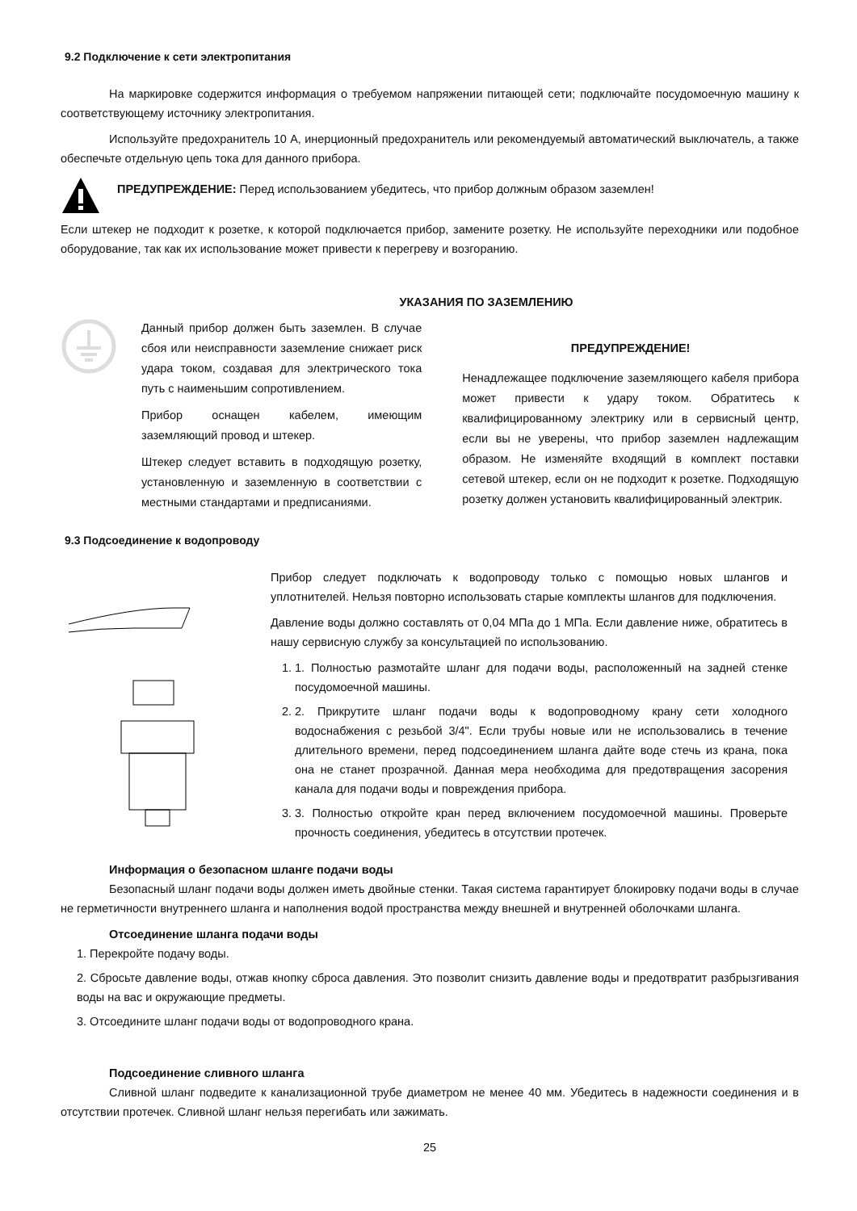9.2 Подключение к сети электропитания
На маркировке содержится информация о требуемом напряжении питающей сети; подключайте посудомоечную машину к соответствующему источнику электропитания.
Используйте предохранитель 10 А, инерционный предохранитель или рекомендуемый автоматический выключатель, а также обеспечьте отдельную цепь тока для данного прибора.
ПРЕДУПРЕЖДЕНИЕ: Перед использованием убедитесь, что прибор должным образом заземлен!
Если штекер не подходит к розетке, к которой подключается прибор, замените розетку. Не используйте переходники или подобное оборудование, так как их использование может привести к перегреву и возгоранию.
УКАЗАНИЯ ПО ЗАЗЕМЛЕНИЮ
Данный прибор должен быть заземлен. В случае сбоя или неисправности заземление снижает риск удара током, создавая для электрического тока путь с наименьшим сопротивлением.
Прибор оснащен кабелем, имеющим заземляющий провод и штекер.
Штекер следует вставить в подходящую розетку, установленную и заземленную в соответствии с местными стандартами и предписаниями.
ПРЕДУПРЕЖДЕНИЕ!
Ненадлежащее подключение заземляющего кабеля прибора может привести к удару током. Обратитесь к квалифицированному электрику или в сервисный центр, если вы не уверены, что прибор заземлен надлежащим образом. Не изменяйте входящий в комплект поставки сетевой штекер, если он не подходит к розетке. Подходящую розетку должен установить квалифицированный электрик.
9.3 Подсоединение к водопроводу
Прибор следует подключать к водопроводу только с помощью новых шлангов и уплотнителей. Нельзя повторно использовать старые комплекты шлангов для подключения.
Давление воды должно составлять от 0,04 МПа до 1 МПа. Если давление ниже, обратитесь в нашу сервисную службу за консультацией по использованию.
1. 1. Полностью размотайте шланг для подачи воды, расположенный на задней стенке посудомоечной машины.
2. 2. Прикрутите шланг подачи воды к водопроводному крану сети холодного водоснабжения с резьбой 3/4". Если трубы новые или не использовались в течение длительного времени, перед подсоединением шланга дайте воде стечь из крана, пока она не станет прозрачной. Данная мера необходима для предотвращения засорения канала для подачи воды и повреждения прибора.
3. 3. Полностью откройте кран перед включением посудомоечной машины. Проверьте прочность соединения, убедитесь в отсутствии протечек.
Информация о безопасном шланге подачи воды
Безопасный шланг подачи воды должен иметь двойные стенки. Такая система гарантирует блокировку подачи воды в случае не герметичности внутреннего шланга и наполнения водой пространства между внешней и внутренней оболочками шланга.
Отсоединение шланга подачи воды
1. Перекройте подачу воды.
2. Сбросьте давление воды, отжав кнопку сброса давления. Это позволит снизить давление воды и предотвратит разбрызгивания воды на вас и окружающие предметы.
3. Отсоедините шланг подачи воды от водопроводного крана.
Подсоединение сливного шланга
Сливной шланг подведите к канализационной трубе диаметром не менее 40 мм. Убедитесь в надежности соединения и в отсутствии протечек. Сливной шланг нельзя перегибать или зажимать.
25